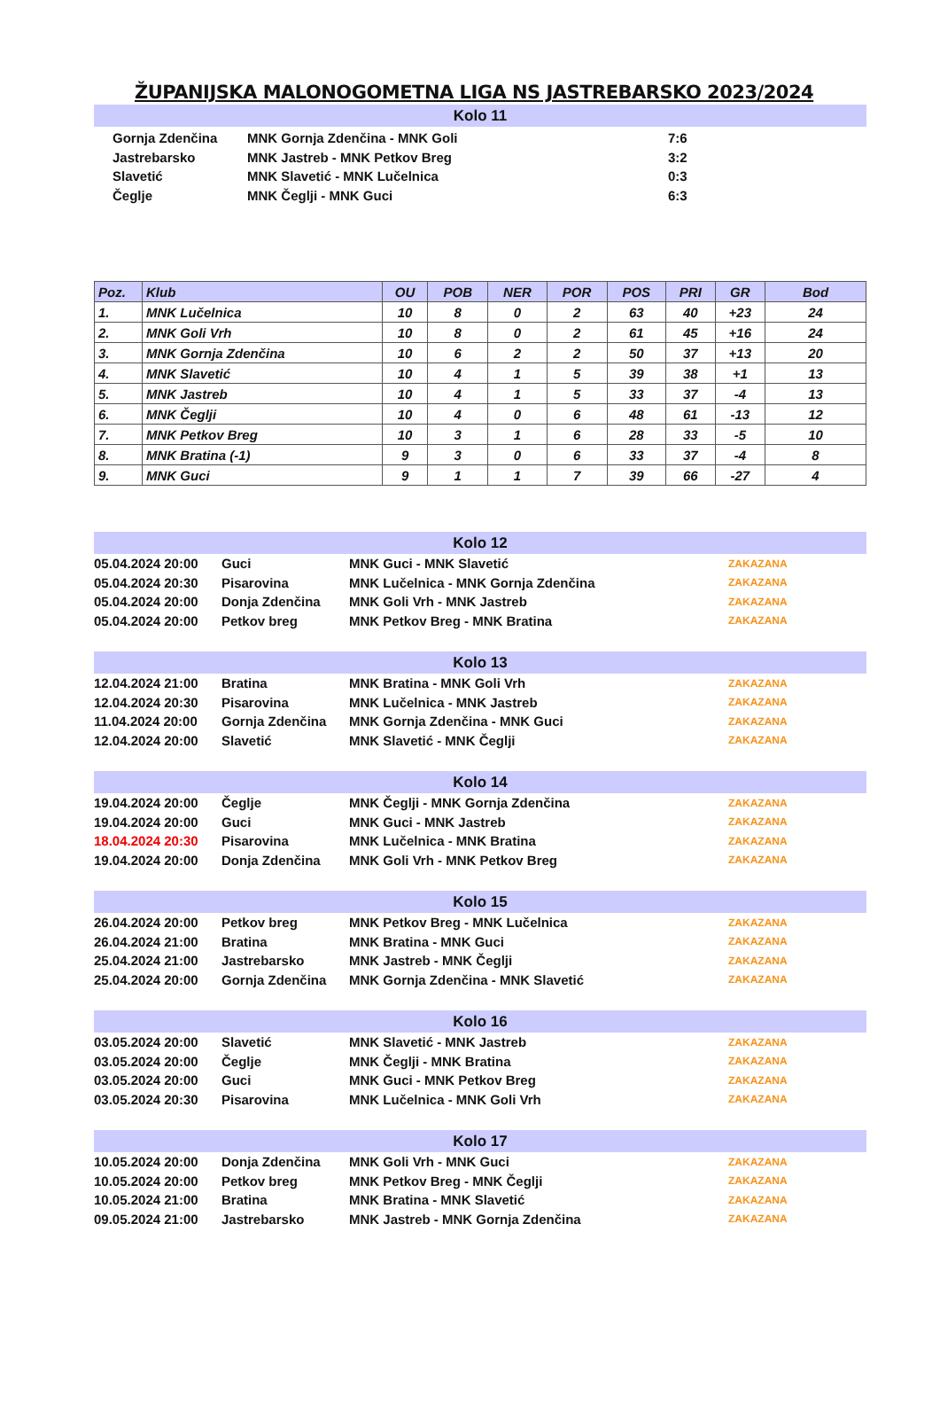ŽUPANIJSKA MALONOGOMETNA LIGA NS JASTREBARSKO 2023/2024
Kolo 11
| Gornja Zdenčina | MNK Gornja Zdenčina - MNK Goli | 7:6 |
| Jastrebarsko | MNK Jastreb - MNK Petkov Breg | 3:2 |
| Slavetić | MNK Slavetić - MNK Lučelnica | 0:3 |
| Čeglje | MNK Čeglji - MNK Guci | 6:3 |
| Poz. | Klub | OU | POB | NER | POR | POS | PRI | GR | Bod |
| --- | --- | --- | --- | --- | --- | --- | --- | --- | --- |
| 1. | MNK Lučelnica | 10 | 8 | 0 | 2 | 63 | 40 | +23 | 24 |
| 2. | MNK Goli Vrh | 10 | 8 | 0 | 2 | 61 | 45 | +16 | 24 |
| 3. | MNK Gornja Zdenčina | 10 | 6 | 2 | 2 | 50 | 37 | +13 | 20 |
| 4. | MNK Slavetić | 10 | 4 | 1 | 5 | 39 | 38 | +1 | 13 |
| 5. | MNK Jastreb | 10 | 4 | 1 | 5 | 33 | 37 | -4 | 13 |
| 6. | MNK Čeglji | 10 | 4 | 0 | 6 | 48 | 61 | -13 | 12 |
| 7. | MNK Petkov Breg | 10 | 3 | 1 | 6 | 28 | 33 | -5 | 10 |
| 8. | MNK Bratina (-1) | 9 | 3 | 0 | 6 | 33 | 37 | -4 | 8 |
| 9. | MNK Guci | 9 | 1 | 1 | 7 | 39 | 66 | -27 | 4 |
Kolo 12
| 05.04.2024 20:00 | Guci | MNK Guci - MNK Slavetić | ZAKAZANA |
| 05.04.2024 20:30 | Pisarovina | MNK Lučelnica - MNK Gornja Zdenčina | ZAKAZANA |
| 05.04.2024 20:00 | Donja Zdenčina | MNK Goli Vrh - MNK Jastreb | ZAKAZANA |
| 05.04.2024 20:00 | Petkov breg | MNK Petkov Breg - MNK Bratina | ZAKAZANA |
Kolo 13
| 12.04.2024 21:00 | Bratina | MNK Bratina - MNK Goli Vrh | ZAKAZANA |
| 12.04.2024 20:30 | Pisarovina | MNK Lučelnica - MNK Jastreb | ZAKAZANA |
| 11.04.2024 20:00 | Gornja Zdenčina | MNK Gornja Zdenčina - MNK Guci | ZAKAZANA |
| 12.04.2024 20:00 | Slavetić | MNK Slavetić - MNK Čeglji | ZAKAZANA |
Kolo 14
| 19.04.2024 20:00 | Čeglje | MNK Čeglji - MNK Gornja Zdenčina | ZAKAZANA |
| 19.04.2024 20:00 | Guci | MNK Guci - MNK Jastreb | ZAKAZANA |
| 18.04.2024 20:30 | Pisarovina | MNK Lučelnica - MNK Bratina | ZAKAZANA |
| 19.04.2024 20:00 | Donja Zdenčina | MNK Goli Vrh - MNK Petkov Breg | ZAKAZANA |
Kolo 15
| 26.04.2024 20:00 | Petkov breg | MNK Petkov Breg - MNK Lučelnica | ZAKAZANA |
| 26.04.2024 21:00 | Bratina | MNK Bratina - MNK Guci | ZAKAZANA |
| 25.04.2024 21:00 | Jastrebarsko | MNK Jastreb - MNK Čeglji | ZAKAZANA |
| 25.04.2024 20:00 | Gornja Zdenčina | MNK Gornja Zdenčina - MNK Slavetić | ZAKAZANA |
Kolo 16
| 03.05.2024 20:00 | Slavetić | MNK Slavetić - MNK Jastreb | ZAKAZANA |
| 03.05.2024 20:00 | Čeglje | MNK Čeglji - MNK Bratina | ZAKAZANA |
| 03.05.2024 20:00 | Guci | MNK Guci - MNK Petkov Breg | ZAKAZANA |
| 03.05.2024 20:30 | Pisarovina | MNK Lučelnica - MNK Goli Vrh | ZAKAZANA |
Kolo 17
| 10.05.2024 20:00 | Donja Zdenčina | MNK Goli Vrh - MNK Guci | ZAKAZANA |
| 10.05.2024 20:00 | Petkov breg | MNK Petkov Breg - MNK Čeglji | ZAKAZANA |
| 10.05.2024 21:00 | Bratina | MNK Bratina - MNK Slavetić | ZAKAZANA |
| 09.05.2024 21:00 | Jastrebarsko | MNK Jastreb - MNK Gornja Zdenčina | ZAKAZANA |